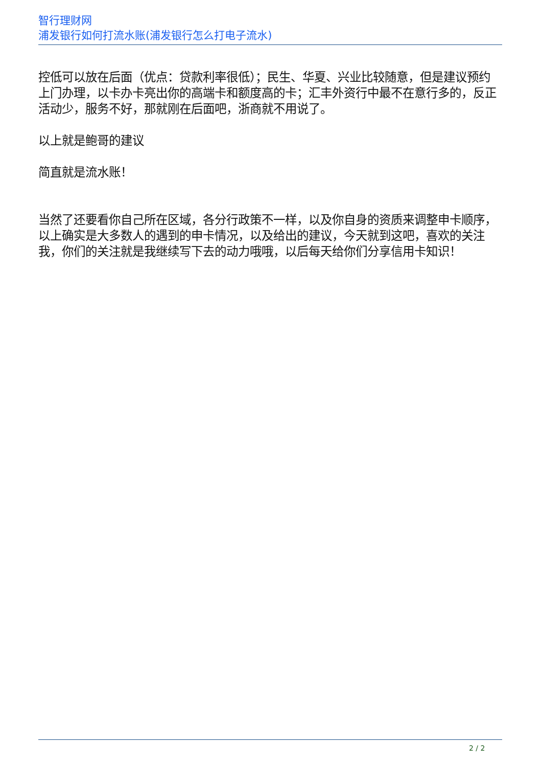智行理财网
浦发银行如何打流水账(浦发银行怎么打电子流水)
控低可以放在后面（优点：贷款利率很低）；民生、华夏、兴业比较随意，但是建议预约上门办理，以卡办卡亮出你的高端卡和额度高的卡；汇丰外资行中最不在意行多的，反正活动少，服务不好，那就刚在后面吧，浙商就不用说了。
以上就是鲍哥的建议
简直就是流水账！
当然了还要看你自己所在区域，各分行政策不一样，以及你自身的资质来调整申卡顺序，以上确实是大多数人的遇到的申卡情况，以及给出的建议，今天就到这吧，喜欢的关注我，你们的关注就是我继续写下去的动力哦哦，以后每天给你们分享信用卡知识！
2 / 2